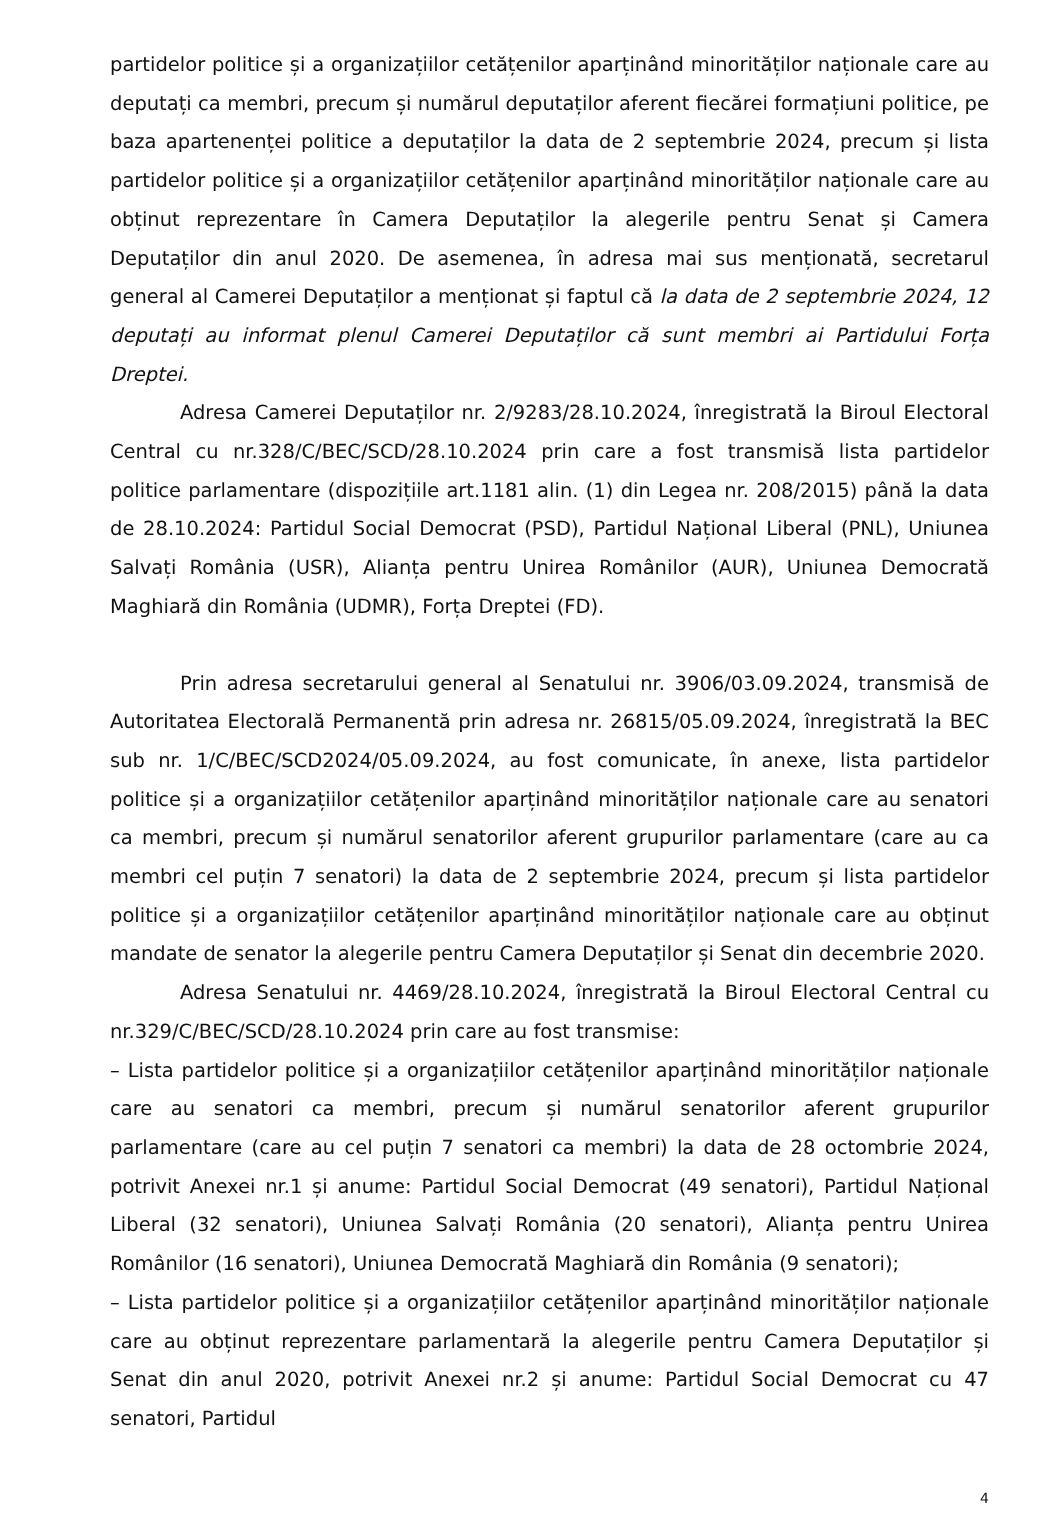partidelor politice și a organizațiilor cetățenilor aparținând minorităților naționale care au deputați ca membri, precum și numărul deputaților aferent fiecărei formațiuni politice, pe baza apartenenței politice a deputaților la data de 2 septembrie 2024, precum și lista partidelor politice și a organizațiilor cetățenilor aparținând minorităților naționale care au obținut reprezentare în Camera Deputaților la alegerile pentru Senat și Camera Deputaților din anul 2020. De asemenea, în adresa mai sus menționată, secretarul general al Camerei Deputaților a menționat și faptul că la data de 2 septembrie 2024, 12 deputați au informat plenul Camerei Deputaților că sunt membri ai Partidului Forța Dreptei.
Adresa Camerei Deputaților nr. 2/9283/28.10.2024, înregistrată la Biroul Electoral Central cu nr.328/C/BEC/SCD/28.10.2024 prin care a fost transmisă lista partidelor politice parlamentare (dispozițiile art.1181 alin. (1) din Legea nr. 208/2015) până la data de 28.10.2024: Partidul Social Democrat (PSD), Partidul Național Liberal (PNL), Uniunea Salvați România (USR), Alianța pentru Unirea Românilor (AUR), Uniunea Democrată Maghiară din România (UDMR), Forța Dreptei (FD).
Prin adresa secretarului general al Senatului nr. 3906/03.09.2024, transmisă de Autoritatea Electorală Permanentă prin adresa nr. 26815/05.09.2024, înregistrată la BEC sub nr. 1/C/BEC/SCD2024/05.09.2024, au fost comunicate, în anexe, lista partidelor politice și a organizațiilor cetățenilor aparținând minorităților naționale care au senatori ca membri, precum și numărul senatorilor aferent grupurilor parlamentare (care au ca membri cel puțin 7 senatori) la data de 2 septembrie 2024, precum și lista partidelor politice și a organizațiilor cetățenilor aparținând minorităților naționale care au obținut mandate de senator la alegerile pentru Camera Deputaților și Senat din decembrie 2020.
Adresa Senatului nr. 4469/28.10.2024, înregistrată la Biroul Electoral Central cu nr.329/C/BEC/SCD/28.10.2024 prin care au fost transmise:
– Lista partidelor politice și a organizațiilor cetățenilor aparținând minorităților naționale care au senatori ca membri, precum și numărul senatorilor aferent grupurilor parlamentare (care au cel puțin 7 senatori ca membri) la data de 28 octombrie 2024, potrivit Anexei nr.1 și anume: Partidul Social Democrat (49 senatori), Partidul Național Liberal (32 senatori), Uniunea Salvați România (20 senatori), Alianța pentru Unirea Românilor (16 senatori), Uniunea Democrată Maghiară din România (9 senatori);
– Lista partidelor politice și a organizațiilor cetățenilor aparținând minorităților naționale care au obținut reprezentare parlamentară la alegerile pentru Camera Deputaților și Senat din anul 2020, potrivit Anexei nr.2 și anume: Partidul Social Democrat cu 47 senatori, Partidul
4